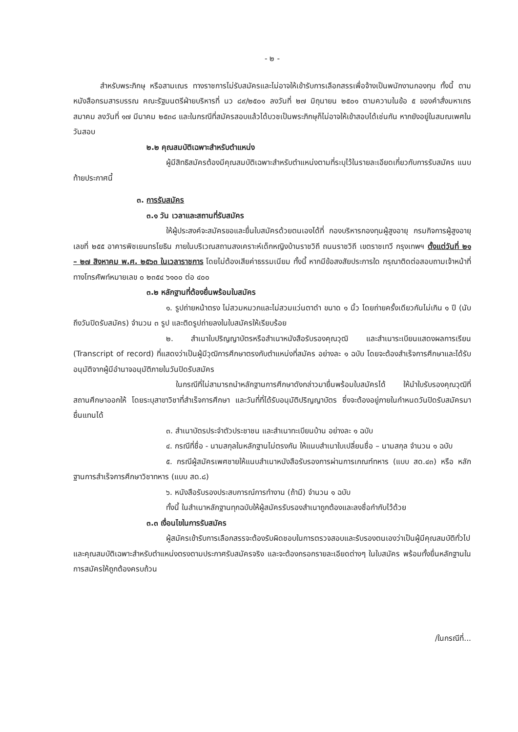- ๒ -
สำหรับพระภิกษุ หรือสามเณร ทางราชการไม่รับสมัครและไม่อาจให้เข้ารับการเลือกสรรเพื่อจ้างเป็นพนักงานกองทุน ทั้งนี้ ตามหนังสือกรมสารบรรณ คณะรัฐมนตรีฝ่ายบริหารที่ นว ๘๙/๒๕๐๑ ลงวันที่ ๒๗ มิถุนายน ๒๕๐๑ ตามความในข้อ ๕ ของคำสั่งมหาเถรสมาคม ลงวันที่ ๑๗ มีนาคม ๒๕๓๘ และในกรณีที่สมัครสอบแล้วได้บวชเป็นพระภิกษุก็ไม่อาจให้เข้าสอบได้เช่นกัน หากยังอยู่ในสมณเพศในวันสอบ
๒.๒ คุณสมบัติเฉพาะสำหรับตำแหน่ง
ผู้มีสิทธิสมัครต้องมีคุณสมบัติเฉพาะสำหรับตำแหน่งตามที่ระบุไว้ในรายละเอียดเกี่ยวกับการรับสมัคร แนบท้ายประกาศนี้
๓. การรับสมัคร
๓.๑ วัน เวลาและสถานที่รับสมัคร
ให้ผู้ประสงค์จะสมัครขอและยื่นใบสมัครด้วยตนเองได้ที่ กองบริหารกองทุนผู้สูงอายุ กรมกิจการผู้สูงอายุ เลขที่ ๒๕๕ อาคารพิชเยนทรโยธิน ภายในบริเวณสถานสงเคราะห์เด็กหญิงบ้านราชวิถี ถนนราชวิถี เขตราชเทวี กรุงเทพฯ ตั้งแต่วันที่ ๒๑ – ๒๗ สิงหาคม พ.ศ. ๒๕๖๓ ในเวลาราชการ โดยไม่ต้องเสียค่าธรรมเนียม ทั้งนี้ หากมีข้อสงสัยประการใด กรุณาติดต่อสอบถามเจ้าหน้าที่ทางโทรศัพท์หมายเลข ๐ ๒๓๕๔ ๖๑๐๐ ต่อ ๔๐๐
๓.๒ หลักฐานที่ต้องยื่นพร้อมใบสมัคร
๑. รูปถ่ายหน้าตรง ไม่สวมหมวกและไม่สวมแว่นตาดำ ขนาด ๑ นิ้ว โดยถ่ายครั้งเดียวกันไม่เกิน ๑ ปี (นับถึงวันปิดรับสมัคร) จำนวน ๓ รูป และติดรูปถ่ายลงในใบสมัครให้เรียบร้อย
๒. สำเนาใบปริญญาบัตรหรือสำเนาหนังสือรับรองคุณวุฒิ และสำเนาระเบียนแสดงผลการเรียน (Transcript of record) ที่แสดงว่าเป็นผู้มีวุฒิการศึกษาตรงกับตำแหน่งที่สมัคร อย่างละ ๑ ฉบับ โดยจะต้องสำเร็จการศึกษาและได้รับอนุมัติจากผู้มีอำนาจอนุมัติภายในวันปิดรับสมัคร
ในกรณีที่ไม่สามารถนำหลักฐานการศึกษาดังกล่าวมายื่นพร้อมใบสมัครได้ ให้นำใบรับรองคุณวุฒิที่สถานศึกษาออกให้ โดยระบุสาขาวิชาที่สำเร็จการศึกษา และวันที่ที่ได้รับอนุมัติปริญญาบัตร ซึ่งจะต้องอยู่ภายในกำหนดวันปิดรับสมัครมายื่นแทนได้
๓. สำเนาบัตรประจำตัวประชาชน และสำเนาทะเบียนบ้าน อย่างละ ๑ ฉบับ
๔. กรณีที่ชื่อ - นามสกุลในหลักฐานไม่ตรงกัน ให้แนบสำเนาใบเปลี่ยนชื่อ – นามสกุล จำนวน ๑ ฉบับ
๕. กรณีผู้สมัครเพศชายให้แนบสำเนาหนังสือรับรองการผ่านการเกณฑ์ทหาร (แบบ สด.๔๓) หรือ หลักฐานการสำเร็จการศึกษาวิชาทหาร (แบบ สด.๘)
๖. หนังสือรับรองประสบการณ์การทำงาน (ถ้ามี) จำนวน ๑ ฉบับ
ทั้งนี้ ในสำเนาหลักฐานทุกฉบับให้ผู้สมัครรับรองสำเนาถูกต้องและลงชื่อกำกับไว้ด้วย
๓.๓ เงื่อนไขในการรับสมัคร
ผู้สมัครเข้ารับการเลือกสรรจะต้องรับผิดชอบในการตรวจสอบและรับรองตนเองว่าเป็นผู้มีคุณสมบัติทั่วไปและคุณสมบัติเฉพาะสำหรับตำแหน่งตรงตามประกาศรับสมัครจริง และจะต้องกรอกรายละเอียดต่างๆ ในใบสมัคร พร้อมทั้งยื่นหลักฐานในการสมัครให้ถูกต้องครบถ้วน
/ในกรณีที่...